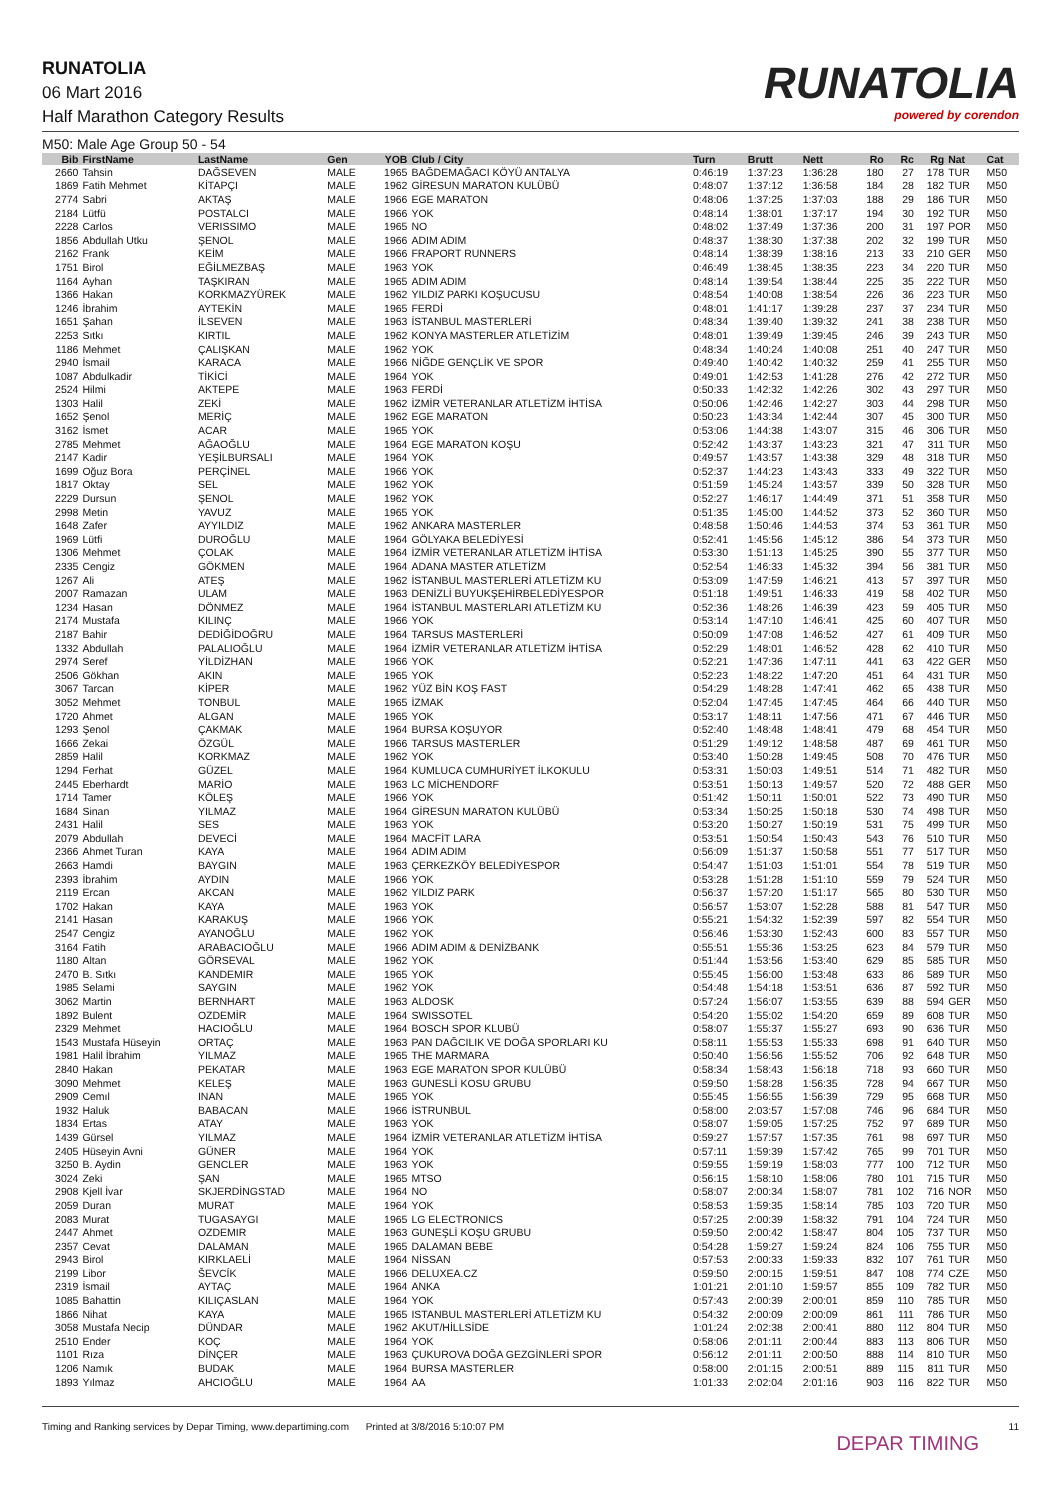RUNATOLIA
06 Mart 2016
Half Marathon Category Results
RUNATOLIA
powered by corendon
M50: Male Age Group 50 - 54
| Bib | FirstName | LastName | Gen | YOB | Club / City | Turn | Brutt | Nett | Ro | Rc | Rg | Nat | Cat |
| --- | --- | --- | --- | --- | --- | --- | --- | --- | --- | --- | --- | --- | --- |
| 2660 | Tahsin | DAĞSEVEN | MALE | 1965 | BAĞDEMAĞACI KÖYÜ ANTALYA | 0:46:19 | 1:37:23 | 1:36:28 | 180 | 27 | 178 | TUR | M50 |
| 1869 | Fatih Mehmet | KİTAPÇI | MALE | 1962 | GİRESUN MARATON KULÜBÜ | 0:48:07 | 1:37:12 | 1:36:58 | 184 | 28 | 182 | TUR | M50 |
| 2774 | Sabri | AKTAŞ | MALE | 1966 | EGE MARATON | 0:48:06 | 1:37:25 | 1:37:03 | 188 | 29 | 186 | TUR | M50 |
| 2184 | Lütfü | POSTALCI | MALE | 1966 | YOK | 0:48:14 | 1:38:01 | 1:37:17 | 194 | 30 | 192 | TUR | M50 |
| 2228 | Carlos | VERISSIMO | MALE | 1965 | NO | 0:48:02 | 1:37:49 | 1:37:36 | 200 | 31 | 197 | POR | M50 |
| 1856 | Abdullah Utku | ŞENOL | MALE | 1966 | ADIM ADIM | 0:48:37 | 1:38:30 | 1:37:38 | 202 | 32 | 199 | TUR | M50 |
| 2162 | Frank | KEİM | MALE | 1966 | FRAPORT RUNNERS | 0:48:14 | 1:38:39 | 1:38:16 | 213 | 33 | 210 | GER | M50 |
| 1751 | Birol | EĞİLMEZBAŞ | MALE | 1963 | YOK | 0:46:49 | 1:38:45 | 1:38:35 | 223 | 34 | 220 | TUR | M50 |
| 1164 | Ayhan | TAŞKIRAN | MALE | 1965 | ADIM ADIM | 0:48:14 | 1:39:54 | 1:38:44 | 225 | 35 | 222 | TUR | M50 |
| 1366 | Hakan | KORKMAZYÜREK | MALE | 1962 | YILDIZ PARKI KOŞUCUSU | 0:48:54 | 1:40:08 | 1:38:54 | 226 | 36 | 223 | TUR | M50 |
| 1246 | İbrahim | AYTEKİN | MALE | 1965 | FERDİ | 0:48:01 | 1:41:17 | 1:39:28 | 237 | 37 | 234 | TUR | M50 |
| 1651 | Şahan | İLSEVEN | MALE | 1963 | İSTANBUL MASTERLERİ | 0:48:34 | 1:39:40 | 1:39:32 | 241 | 38 | 238 | TUR | M50 |
| 2253 | Sıtkı | KIRTIL | MALE | 1962 | KONYA MASTERLER ATLETİZİM | 0:48:01 | 1:39:49 | 1:39:45 | 246 | 39 | 243 | TUR | M50 |
| 1186 | Mehmet | ÇALIŞKAN | MALE | 1962 | YOK | 0:48:34 | 1:40:24 | 1:40:08 | 251 | 40 | 247 | TUR | M50 |
| 2940 | İsmail | KARACA | MALE | 1966 | NİĞDE GENÇLİK VE SPOR | 0:49:40 | 1:40:42 | 1:40:32 | 259 | 41 | 255 | TUR | M50 |
| 1087 | Abdulkadir | TİKİCİ | MALE | 1964 | YOK | 0:49:01 | 1:42:53 | 1:41:28 | 276 | 42 | 272 | TUR | M50 |
| 2524 | Hilmi | AKTEPE | MALE | 1963 | FERDİ | 0:50:33 | 1:42:32 | 1:42:26 | 302 | 43 | 297 | TUR | M50 |
| 1303 | Halil | ZEKİ | MALE | 1962 | İZMİR VETERANLAR ATLETİZM İHTİSA | 0:50:06 | 1:42:46 | 1:42:27 | 303 | 44 | 298 | TUR | M50 |
| 1652 | Şenol | MERİÇ | MALE | 1962 | EGE MARATON | 0:50:23 | 1:43:34 | 1:42:44 | 307 | 45 | 300 | TUR | M50 |
| 3162 | İsmet | ACAR | MALE | 1965 | YOK | 0:53:06 | 1:44:38 | 1:43:07 | 315 | 46 | 306 | TUR | M50 |
| 2785 | Mehmet | AĞAOĞLU | MALE | 1964 | EGE MARATON KOŞU | 0:52:42 | 1:43:37 | 1:43:23 | 321 | 47 | 311 | TUR | M50 |
| 2147 | Kadir | YEŞİLBURSALI | MALE | 1964 | YOK | 0:49:57 | 1:43:57 | 1:43:38 | 329 | 48 | 318 | TUR | M50 |
| 1699 | Oğuz Bora | PERÇİNEL | MALE | 1966 | YOK | 0:52:37 | 1:44:23 | 1:43:43 | 333 | 49 | 322 | TUR | M50 |
| 1817 | Oktay | SEL | MALE | 1962 | YOK | 0:51:59 | 1:45:24 | 1:43:57 | 339 | 50 | 328 | TUR | M50 |
| 2229 | Dursun | ŞENOL | MALE | 1962 | YOK | 0:52:27 | 1:46:17 | 1:44:49 | 371 | 51 | 358 | TUR | M50 |
| 2998 | Metin | YAVUZ | MALE | 1965 | YOK | 0:51:35 | 1:45:00 | 1:44:52 | 373 | 52 | 360 | TUR | M50 |
| 1648 | Zafer | AYYILDIZ | MALE | 1962 | ANKARA MASTERLER | 0:48:58 | 1:50:46 | 1:44:53 | 374 | 53 | 361 | TUR | M50 |
| 1969 | Lütfi | DUROĞLU | MALE | 1964 | GÖLYAKA BELEDİYESİ | 0:52:41 | 1:45:56 | 1:45:12 | 386 | 54 | 373 | TUR | M50 |
| 1306 | Mehmet | ÇOLAK | MALE | 1964 | İZMİR VETERANLAR ATLETİZM İHTİSA | 0:53:30 | 1:51:13 | 1:45:25 | 390 | 55 | 377 | TUR | M50 |
| 2335 | Cengiz | GÖKMEN | MALE | 1964 | ADANA MASTER ATLETİZM | 0:52:54 | 1:46:33 | 1:45:32 | 394 | 56 | 381 | TUR | M50 |
| 1267 | Ali | ATEŞ | MALE | 1962 | İSTANBUL MASTERLERİ ATLETİZM KU | 0:53:09 | 1:47:59 | 1:46:21 | 413 | 57 | 397 | TUR | M50 |
| 2007 | Ramazan | ULAM | MALE | 1963 | DENİZLİ BUYUKŞEHİRBELEDİYESPOR | 0:51:18 | 1:49:51 | 1:46:33 | 419 | 58 | 402 | TUR | M50 |
| 1234 | Hasan | DÖNMEZ | MALE | 1964 | İSTANBUL MASTERLARI ATLETİZM KU | 0:52:36 | 1:48:26 | 1:46:39 | 423 | 59 | 405 | TUR | M50 |
| 2174 | Mustafa | KILINÇ | MALE | 1966 | YOK | 0:53:14 | 1:47:10 | 1:46:41 | 425 | 60 | 407 | TUR | M50 |
| 2187 | Bahir | DEDİĞİDOĞRU | MALE | 1964 | TARSUS MASTERLERİ | 0:50:09 | 1:47:08 | 1:46:52 | 427 | 61 | 409 | TUR | M50 |
| 1332 | Abdullah | PALALIOĞLU | MALE | 1964 | İZMİR VETERANLAR ATLETİZM İHTİSA | 0:52:29 | 1:48:01 | 1:46:52 | 428 | 62 | 410 | TUR | M50 |
| 2974 | Seref | YİLDİZHAN | MALE | 1966 | YOK | 0:52:21 | 1:47:36 | 1:47:11 | 441 | 63 | 422 | GER | M50 |
| 2506 | Gökhan | AKIN | MALE | 1965 | YOK | 0:52:23 | 1:48:22 | 1:47:20 | 451 | 64 | 431 | TUR | M50 |
| 3067 | Tarcan | KİPER | MALE | 1962 | YÜZ BİN KOŞ FAST | 0:54:29 | 1:48:28 | 1:47:41 | 462 | 65 | 438 | TUR | M50 |
| 3052 | Mehmet | TONBUL | MALE | 1965 | İZMAK | 0:52:04 | 1:47:45 | 1:47:45 | 464 | 66 | 440 | TUR | M50 |
| 1720 | Ahmet | ALGAN | MALE | 1965 | YOK | 0:53:17 | 1:48:11 | 1:47:56 | 471 | 67 | 446 | TUR | M50 |
| 1293 | Şenol | ÇAKMAK | MALE | 1964 | BURSA KOŞUYOR | 0:52:40 | 1:48:48 | 1:48:41 | 479 | 68 | 454 | TUR | M50 |
| 1666 | Zekai | ÖZGÜL | MALE | 1966 | TARSUS MASTERLER | 0:51:29 | 1:49:12 | 1:48:58 | 487 | 69 | 461 | TUR | M50 |
| 2859 | Halil | KORKMAZ | MALE | 1962 | YOK | 0:53:40 | 1:50:28 | 1:49:45 | 508 | 70 | 476 | TUR | M50 |
| 1294 | Ferhat | GÜZEL | MALE | 1964 | KUMLUCA CUMHURİYET İLKOKULU | 0:53:31 | 1:50:03 | 1:49:51 | 514 | 71 | 482 | TUR | M50 |
| 2445 | Eberhardt | MARİO | MALE | 1963 | LC MİCHENDORF | 0:53:51 | 1:50:13 | 1:49:57 | 520 | 72 | 488 | GER | M50 |
| 1714 | Tamer | KÖLEŞ | MALE | 1966 | YOK | 0:51:42 | 1:50:11 | 1:50:01 | 522 | 73 | 490 | TUR | M50 |
| 1684 | Sinan | YILMAZ | MALE | 1964 | GİRESUN MARATON KULÜBÜ | 0:53:34 | 1:50:25 | 1:50:18 | 530 | 74 | 498 | TUR | M50 |
| 2431 | Halil | SES | MALE | 1963 | YOK | 0:53:20 | 1:50:27 | 1:50:19 | 531 | 75 | 499 | TUR | M50 |
| 2079 | Abdullah | DEVECİ | MALE | 1964 | MACFİT LARA | 0:53:51 | 1:50:54 | 1:50:43 | 543 | 76 | 510 | TUR | M50 |
| 2366 | Ahmet Turan | KAYA | MALE | 1964 | ADIM ADIM | 0:56:09 | 1:51:37 | 1:50:58 | 551 | 77 | 517 | TUR | M50 |
| 2663 | Hamdi | BAYGIN | MALE | 1963 | ÇERKEZKÖY BELEDİYESPOR | 0:54:47 | 1:51:03 | 1:51:01 | 554 | 78 | 519 | TUR | M50 |
| 2393 | İbrahim | AYDIN | MALE | 1966 | YOK | 0:53:28 | 1:51:28 | 1:51:10 | 559 | 79 | 524 | TUR | M50 |
| 2119 | Ercan | AKCAN | MALE | 1962 | YILDIZ PARK | 0:56:37 | 1:57:20 | 1:51:17 | 565 | 80 | 530 | TUR | M50 |
| 1702 | Hakan | KAYA | MALE | 1963 | YOK | 0:56:57 | 1:53:07 | 1:52:28 | 588 | 81 | 547 | TUR | M50 |
| 2141 | Hasan | KARAKUŞ | MALE | 1966 | YOK | 0:55:21 | 1:54:32 | 1:52:39 | 597 | 82 | 554 | TUR | M50 |
| 2547 | Cengiz | AYANOĞLU | MALE | 1962 | YOK | 0:56:46 | 1:53:30 | 1:52:43 | 600 | 83 | 557 | TUR | M50 |
| 3164 | Fatih | ARABACIOĞLU | MALE | 1966 | ADIM ADIM & DENİZBANK | 0:55:51 | 1:55:36 | 1:53:25 | 623 | 84 | 579 | TUR | M50 |
| 1180 | Altan | GÖRSEVAL | MALE | 1962 | YOK | 0:51:44 | 1:53:56 | 1:53:40 | 629 | 85 | 585 | TUR | M50 |
| 2470 | B. Sıtkı | KANDEMIR | MALE | 1965 | YOK | 0:55:45 | 1:56:00 | 1:53:48 | 633 | 86 | 589 | TUR | M50 |
| 1985 | Selami | SAYGIN | MALE | 1962 | YOK | 0:54:48 | 1:54:18 | 1:53:51 | 636 | 87 | 592 | TUR | M50 |
| 3062 | Martin | BERNHART | MALE | 1963 | ALDOSK | 0:57:24 | 1:56:07 | 1:53:55 | 639 | 88 | 594 | GER | M50 |
| 1892 | Bulent | OZDEMİR | MALE | 1964 | SWISSOTEL | 0:54:20 | 1:55:02 | 1:54:20 | 659 | 89 | 608 | TUR | M50 |
| 2329 | Mehmet | HACIOĞLU | MALE | 1964 | BOSCH SPOR KLUBÜ | 0:58:07 | 1:55:37 | 1:55:27 | 693 | 90 | 636 | TUR | M50 |
| 1543 | Mustafa Hüseyin | ORTAÇ | MALE | 1963 | PAN DAĞCILIK VE DOĞA SPORLARI KU | 0:58:11 | 1:55:53 | 1:55:33 | 698 | 91 | 640 | TUR | M50 |
| 1981 | Halil İbrahim | YILMAZ | MALE | 1965 | THE MARMARA | 0:50:40 | 1:56:56 | 1:55:52 | 706 | 92 | 648 | TUR | M50 |
| 2840 | Hakan | PEKATAR | MALE | 1963 | EGE MARATON SPOR KULÜBÜ | 0:58:34 | 1:58:43 | 1:56:18 | 718 | 93 | 660 | TUR | M50 |
| 3090 | Mehmet | KELEŞ | MALE | 1963 | GUNESLİ KOSU GRUBU | 0:59:50 | 1:58:28 | 1:56:35 | 728 | 94 | 667 | TUR | M50 |
| 2909 | Cemıl | INAN | MALE | 1965 | YOK | 0:55:45 | 1:56:55 | 1:56:39 | 729 | 95 | 668 | TUR | M50 |
| 1932 | Haluk | BABACAN | MALE | 1966 | İSTRUNBUL | 0:58:00 | 2:03:57 | 1:57:08 | 746 | 96 | 684 | TUR | M50 |
| 1834 | Ertas | ATAY | MALE | 1963 | YOK | 0:58:07 | 1:59:05 | 1:57:25 | 752 | 97 | 689 | TUR | M50 |
| 1439 | Gürsel | YILMAZ | MALE | 1964 | İZMİR VETERANLAR ATLETİZM İHTİSA | 0:59:27 | 1:57:57 | 1:57:35 | 761 | 98 | 697 | TUR | M50 |
| 2405 | Hüseyin Avni | GÜNER | MALE | 1964 | YOK | 0:57:11 | 1:59:39 | 1:57:42 | 765 | 99 | 701 | TUR | M50 |
| 3250 | B. Aydin | GENCLER | MALE | 1963 | YOK | 0:59:55 | 1:59:19 | 1:58:03 | 777 | 100 | 712 | TUR | M50 |
| 3024 | Zeki | ŞAN | MALE | 1965 | MTSO | 0:56:15 | 1:58:10 | 1:58:06 | 780 | 101 | 715 | TUR | M50 |
| 2908 | Kjell İvar | SKJERDİNGSTAD | MALE | 1964 | NO | 0:58:07 | 2:00:34 | 1:58:07 | 781 | 102 | 716 | NOR | M50 |
| 2059 | Duran | MURAT | MALE | 1964 | YOK | 0:58:53 | 1:59:35 | 1:58:14 | 785 | 103 | 720 | TUR | M50 |
| 2083 | Murat | TUGASAYGI | MALE | 1965 | LG ELECTRONICS | 0:57:25 | 2:00:39 | 1:58:32 | 791 | 104 | 724 | TUR | M50 |
| 2447 | Ahmet | OZDEMIR | MALE | 1963 | GUNEŞLİ KOŞU GRUBU | 0:59:50 | 2:00:42 | 1:58:47 | 804 | 105 | 737 | TUR | M50 |
| 2357 | Cevat | DALAMAN | MALE | 1965 | DALAMAN BEBE | 0:54:28 | 1:59:27 | 1:59:24 | 824 | 106 | 755 | TUR | M50 |
| 2943 | Birol | KIRKLAELİ | MALE | 1964 | NİSSAN | 0:57:53 | 2:00:33 | 1:59:33 | 832 | 107 | 761 | TUR | M50 |
| 2199 | Libor | ŠEVCÍK | MALE | 1966 | DELUXEA.CZ | 0:59:50 | 2:00:15 | 1:59:51 | 847 | 108 | 774 | CZE | M50 |
| 2319 | İsmail | AYTAÇ | MALE | 1964 | ANKA | 1:01:21 | 2:01:10 | 1:59:57 | 855 | 109 | 782 | TUR | M50 |
| 1085 | Bahattin | KILIÇASLAN | MALE | 1964 | YOK | 0:57:43 | 2:00:39 | 2:00:01 | 859 | 110 | 785 | TUR | M50 |
| 1866 | Nihat | KAYA | MALE | 1965 | ISTANBUL MASTERLERİ ATLETİZM KU | 0:54:32 | 2:00:09 | 2:00:09 | 861 | 111 | 786 | TUR | M50 |
| 3058 | Mustafa Necip | DÜNDAR | MALE | 1962 | AKUT/HİLLSİDE | 1:01:24 | 2:02:38 | 2:00:41 | 880 | 112 | 804 | TUR | M50 |
| 2510 | Ender | KOÇ | MALE | 1964 | YOK | 0:58:06 | 2:01:11 | 2:00:44 | 883 | 113 | 806 | TUR | M50 |
| 1101 | Rıza | DİNÇER | MALE | 1963 | ÇUKUROVA DOĞA GEZGİNLERİ SPOR | 0:56:12 | 2:01:11 | 2:00:50 | 888 | 114 | 810 | TUR | M50 |
| 1206 | Namık | BUDAK | MALE | 1964 | BURSA MASTERLER | 0:58:00 | 2:01:15 | 2:00:51 | 889 | 115 | 811 | TUR | M50 |
| 1893 | Yılmaz | AHCIOĞLU | MALE | 1964 | AA | 1:01:33 | 2:02:04 | 2:01:16 | 903 | 116 | 822 | TUR | M50 |
Timing and Ranking services by Depar Timing, www.departiming.com Printed at 3/8/2016 5:10:07 PM 11
DEPAR TIMING